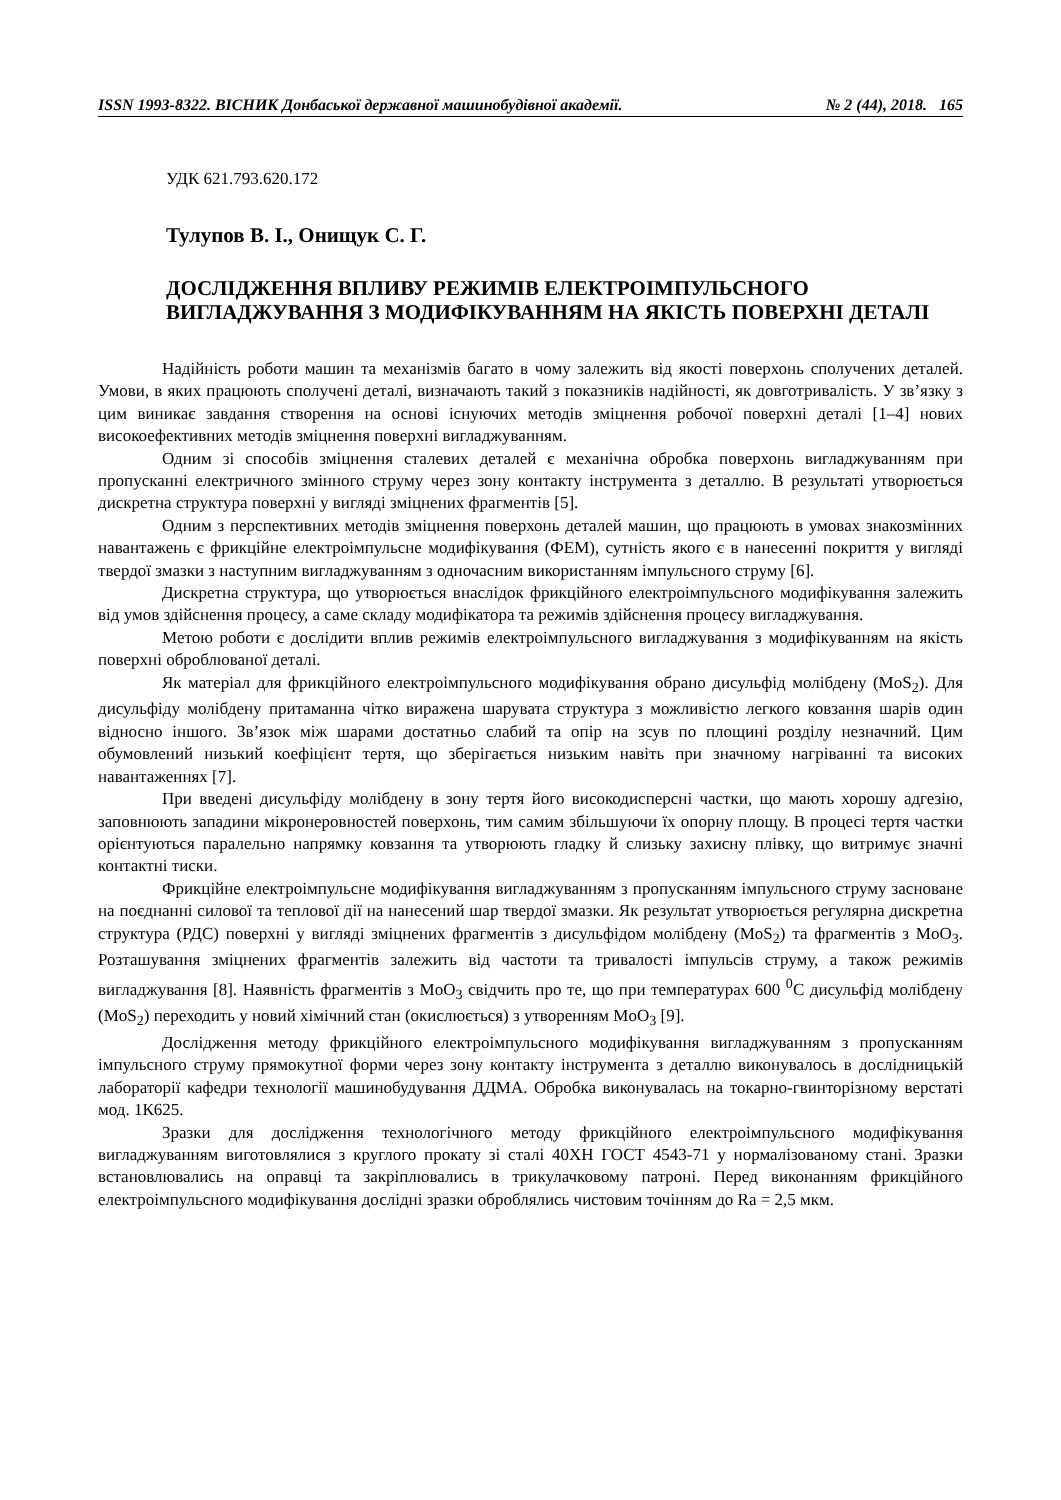ISSN 1993-8322. ВІСНИК Донбаської державної машинобудівної академії. № 2 (44), 2018. 165
УДК 621.793.620.172
Тулупов В. І., Онищук С. Г.
ДОСЛІДЖЕННЯ ВПЛИВУ РЕЖИМІВ ЕЛЕКТРОІМПУЛЬСНОГО ВИГЛАДЖУВАННЯ З МОДИФІКУВАННЯМ НА ЯКІСТЬ ПОВЕРХНІ ДЕТАЛІ
Надійність роботи машин та механізмів багато в чому залежить від якості поверхонь сполучених деталей. Умови, в яких працюють сполучені деталі, визначають такий з показників надійності, як довготривалість. У зв’язку з цим виникає завдання створення на основі існуючих методів зміцнення робочої поверхні деталі [1–4] нових високоефективних методів зміцнення поверхні вигладжуванням.
Одним зі способів зміцнення сталевих деталей є механічна обробка поверхонь вигладжуванням при пропусканні електричного змінного струму через зону контакту інструмента з деталлю. В результаті утворюється дискретна структура поверхні у вигляді зміцнених фрагментів [5].
Одним з перспективних методів зміцнення поверхонь деталей машин, що працюють в умовах знакозмінних навантажень є фрикційне електроімпульсне модифікування (ФЕМ), сутність якого є в нанесенні покриття у вигляді твердої змазки з наступним вигладжуванням з одночасним використанням імпульсного струму [6].
Дискретна структура, що утворюється внаслідок фрикційного електроімпульсного модифікування залежить від умов здійснення процесу, а саме складу модифікатора та режимів здійснення процесу вигладжування.
Метою роботи є дослідити вплив режимів електроімпульсного вигладжування з модифікуванням на якість поверхні оброблюваної деталі.
Як матеріал для фрикційного електроімпульсного модифікування обрано дисульфід молібдену (MoS<sub>2</sub>). Для дисульфіду молібдену притаманна чітко виражена шарувата структура з можливістю легкого ковзання шарів один відносно іншого. Зв’язок між шарами достатньо слабий та опір на зсув по площині розділу незначний. Цим обумовлений низький коефіцієнт тертя, що зберігається низьким навіть при значному нагріванні та високих навантаженнях [7].
При введені дисульфіду молібдену в зону тертя його високодисперсні частки, що мають хорошу адгезію, заповнюють западини мікронеровностей поверхонь, тим самим збільшуючи їх опорну площу. В процесі тертя частки орієнтуються паралельно напрямку ковзання та утворюють гладку й слизьку захисну плівку, що витримує значні контактні тиски.
Фрикційне електроімпульсне модифікування вигладжуванням з пропусканням імпульсного струму засноване на поєднанні силової та теплової дії на нанесений шар твердої змазки. Як результат утворюється регулярна дискретна структура (РДС) поверхні у вигляді зміцнених фрагментів з дисульфідом молібдену (MoS<sub>2</sub>) та фрагментів з MoO<sub>3</sub>. Розташування зміцнених фрагментів залежить від частоти та тривалості імпульсів струму, а також режимів вигладжування [8]. Наявність фрагментів з MoO<sub>3</sub> свідчить про те, що при температурах 600 <sup>0</sup>С дисульфід молібдену (MoS<sub>2</sub>) переходить у новий хімічний стан (окислюється) з утворенням MoO<sub>3</sub> [9].
Дослідження методу фрикційного електроімпульсного модифікування вигладжуванням з пропусканням імпульсного струму прямокутної форми через зону контакту інструмента з деталлю виконувалось в дослідницькій лабораторії кафедри технології машинобудування ДДМА. Обробка виконувалась на токарно-гвинторізному верстаті мод. 1К625.
Зразки для дослідження технологічного методу фрикційного електроімпульсного модифікування вигладжуванням виготовлялися з круглого прокату зі сталі 40ХН ГОСТ 4543-71 у нормалізованому стані. Зразки встановлювались на оправці та закріплювались в трикулачковому патроні. Перед виконанням фрикційного електроімпульсного модифікування дослідні зразки оброблялись чистовим точінням до Ra = 2,5 мкм.